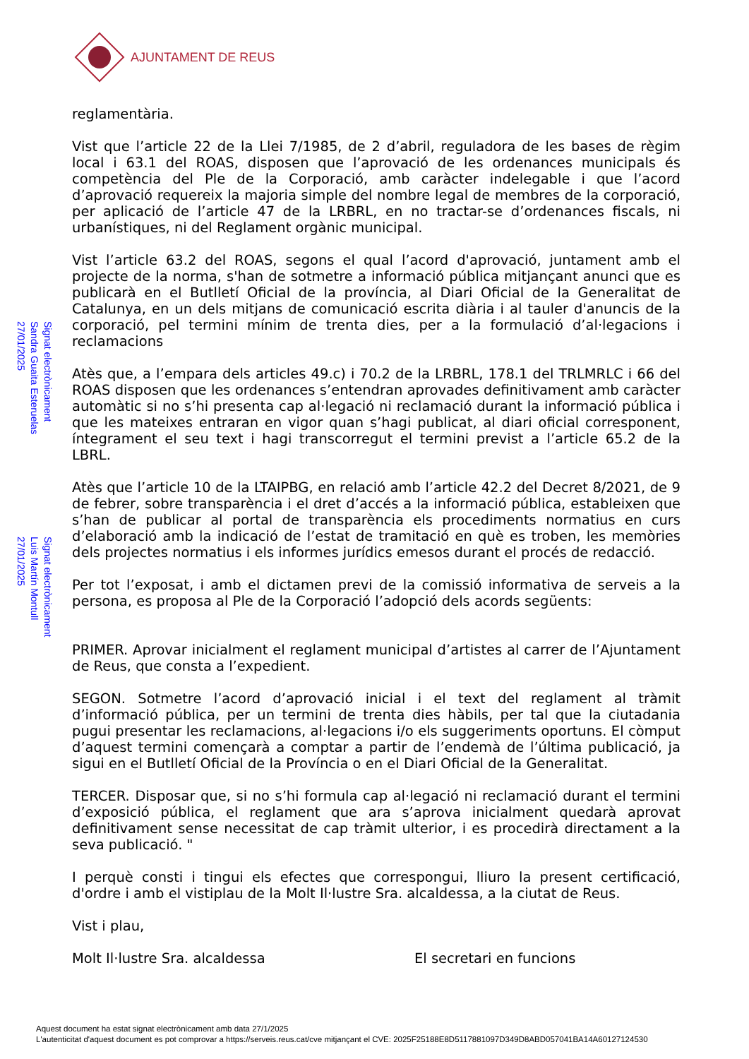AJUNTAMENT DE REUS
Signat electrònicament
Sandra Guaita Esteruelas
27/01/2025
Signat electrònicament
Luis Martín Montull
27/01/2025
reglamentària.
Vist que l’article 22 de la Llei 7/1985, de 2 d’abril, reguladora de les bases de règim local i 63.1 del ROAS, disposen que l’aprovació de les ordenances municipals és competència del Ple de la Corporació, amb caràcter indelegable i que l’acord d’aprovació requereix la majoria simple del nombre legal de membres de la corporació, per aplicació de l’article 47 de la LRBRL, en no tractar-se d’ordenances fiscals, ni urbanístiques, ni del Reglament orgànic municipal.
Vist l’article 63.2 del ROAS, segons el qual l’acord d'aprovació, juntament amb el projecte de la norma, s'han de sotmetre a informació pública mitjançant anunci que es publicarà en el Butlletí Oficial de la província, al Diari Oficial de la Generalitat de Catalunya, en un dels mitjans de comunicació escrita diària i al tauler d'anuncis de la corporació, pel termini mínim de trenta dies, per a la formulació d’al·legacions i reclamacions
Atès que, a l’empara dels articles 49.c) i 70.2 de la LRBRL, 178.1 del TRLMRLC i 66 del ROAS disposen que les ordenances s’entendran aprovades definitivament amb caràcter automàtic si no s’hi presenta cap al·legació ni reclamació durant la informació pública i que les mateixes entraran en vigor quan s’hagi publicat, al diari oficial corresponent, íntegrament el seu text i hagi transcorregut el termini previst a l’article 65.2 de la LBRL.
Atès que l’article 10 de la LTAIPBG, en relació amb l’article 42.2 del Decret 8/2021, de 9 de febrer, sobre transparència i el dret d’accés a la informació pública, estableixen que s’han de publicar al portal de transparència els procediments normatius en curs d’elaboració amb la indicació de l’estat de tramitació en què es troben, les memòries dels projectes normatius i els informes jurídics emesos durant el procés de redacció.
Per tot l’exposat, i amb el dictamen previ de la comissió informativa de serveis a la persona, es proposa al Ple de la Corporació l’adopció dels acords següents:
PRIMER. Aprovar inicialment el reglament municipal d’artistes al carrer de l’Ajuntament de Reus, que consta a l’expedient.
SEGON. Sotmetre l’acord d’aprovació inicial i el text del reglament al tràmit d’informació pública, per un termini de trenta dies hàbils, per tal que la ciutadania pugui presentar les reclamacions, al·legacions i/o els suggeriments oportuns. El còmput d’aquest termini començarà a comptar a partir de l’endemà de l’última publicació, ja sigui en el Butlletí Oficial de la Província o en el Diari Oficial de la Generalitat.
TERCER. Disposar que, si no s’hi formula cap al·legació ni reclamació durant el termini d’exposició pública, el reglament que ara s’aprova inicialment quedarà aprovat definitivament sense necessitat de cap tràmit ulterior, i es procedirà directament a la seva publicació. "
I perquè consti i tingui els efectes que correspongui, lliuro la present certificació, d'ordre i amb el vistiplau de la Molt Il·lustre Sra. alcaldessa, a la ciutat de Reus.
Vist i plau,
Molt Il·lustre Sra. alcaldessa El secretari en funcions
Aquest document ha estat signat electrònicament amb data 27/1/2025
L'autenticitat d'aquest document es pot comprovar a https://serveis.reus.cat/cve mitjançant el CVE: 2025F25188E8D5117881097D349D8ABD057041BA14A60127124530